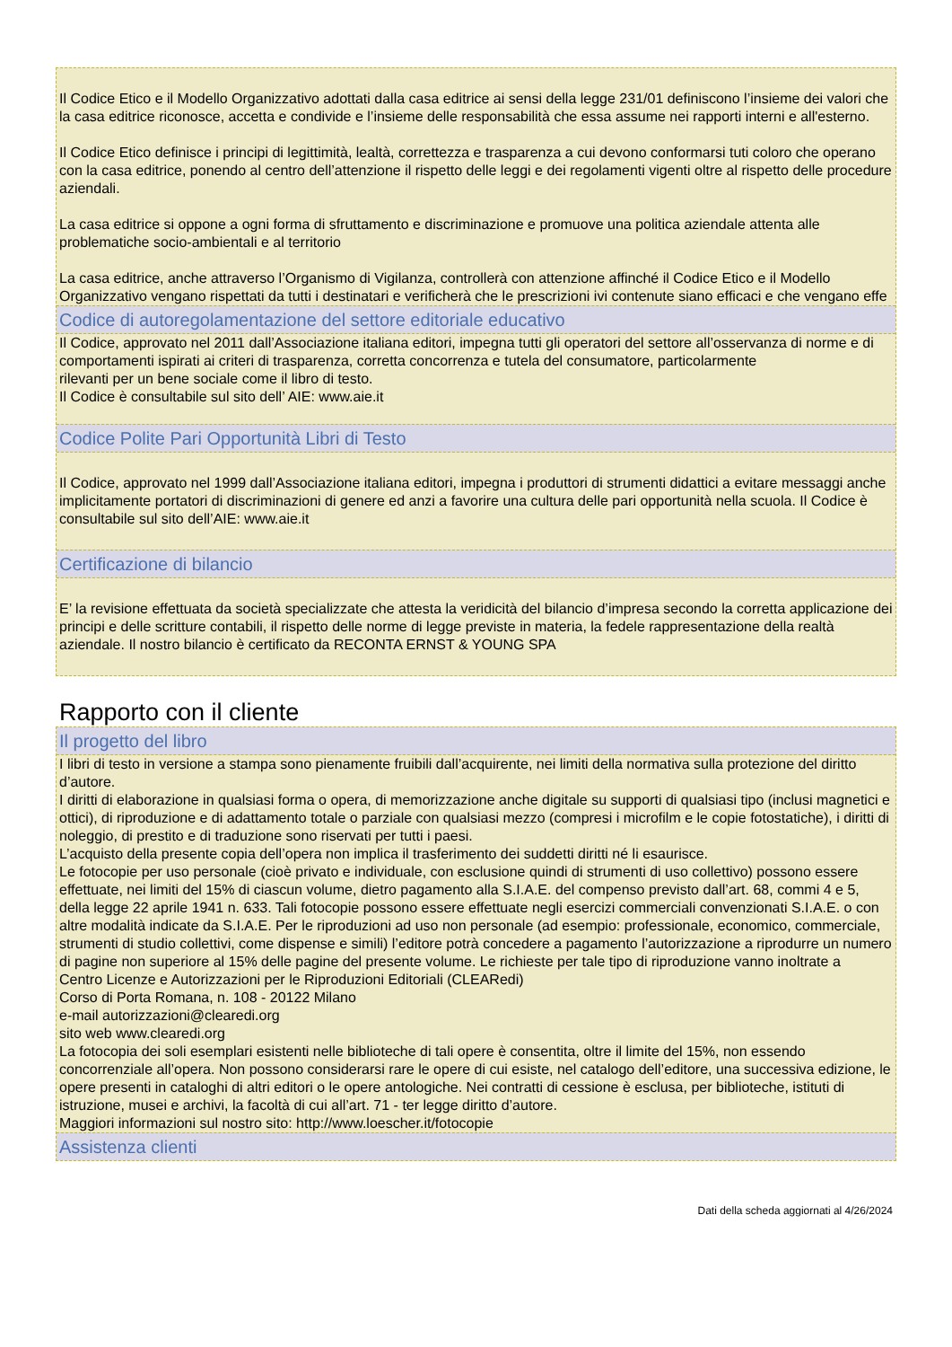Il Codice Etico e il Modello Organizzativo adottati dalla casa editrice ai sensi della legge 231/01 definiscono l’insieme dei valori che la casa editrice riconosce, accetta e condivide e l’insieme delle responsabilità che essa assume nei rapporti interni e all'esterno.
Il Codice Etico definisce i principi di legittimità, lealtà, correttezza e trasparenza a cui devono conformarsi tuti coloro che operano con la casa editrice, ponendo al centro dell’attenzione il rispetto delle leggi e dei regolamenti vigenti oltre al rispetto delle procedure aziendali.
La casa editrice si oppone a ogni forma di sfruttamento e discriminazione e promuove una politica aziendale attenta alle problematiche socio-ambientali e al territorio
La casa editrice, anche attraverso l’Organismo di Vigilanza, controllerà con attenzione affinché il Codice Etico e il Modello Organizzativo vengano rispettati da tutti i destinatari e verificherà che le prescrizioni ivi contenute siano efficaci e che vengano effe
Codice di autoregolamentazione del settore editoriale educativo
Il Codice, approvato nel 2011 dall’Associazione italiana editori, impegna tutti gli operatori del settore all’osservanza di norme e di comportamenti ispirati ai criteri di trasparenza, corretta concorrenza e tutela del consumatore, particolarmente
rilevanti per un bene sociale come il libro di testo.
Il Codice è consultabile sul sito dell’ AIE: www.aie.it
Codice Polite Pari Opportunità Libri di Testo
Il Codice, approvato nel 1999 dall’Associazione italiana editori, impegna i produttori di strumenti didattici a evitare messaggi anche implicitamente portatori di discriminazioni di genere ed anzi a favorire una cultura delle pari opportunità nella scuola. Il Codice è consultabile sul sito dell’AIE: www.aie.it
Certificazione di bilancio
E’ la revisione effettuata da società specializzate che attesta la veridicità del bilancio d’impresa secondo la corretta applicazione dei principi e delle scritture contabili, il rispetto delle norme di legge previste in materia, la fedele rappresentazione della realtà aziendale. Il nostro bilancio è certificato da RECONTA ERNST & YOUNG SPA
Rapporto con il cliente
Il progetto del libro
I libri di testo in versione a stampa sono pienamente fruibili dall’acquirente, nei limiti della normativa sulla protezione del diritto d’autore.
I diritti di elaborazione in qualsiasi forma o opera, di memorizzazione anche digitale su supporti di qualsiasi tipo (inclusi magnetici e ottici), di riproduzione e di adattamento totale o parziale con qualsiasi mezzo (compresi i microfilm e le copie fotostatiche), i diritti di noleggio, di prestito e di traduzione sono riservati per tutti i paesi.
L’acquisto della presente copia dell’opera non implica il trasferimento dei suddetti diritti né li esaurisce.
Le fotocopie per uso personale (cioè privato e individuale, con esclusione quindi di strumenti di uso collettivo) possono essere effettuate, nei limiti del 15% di ciascun volume, dietro pagamento alla S.I.A.E. del compenso previsto dall’art. 68, commi 4 e 5, della legge 22 aprile 1941 n. 633. Tali fotocopie possono essere effettuate negli esercizi commerciali convenzionati S.I.A.E. o con altre modalità indicate da S.I.A.E. Per le riproduzioni ad uso non personale (ad esempio: professionale, economico, commerciale, strumenti di studio collettivi, come dispense e simili) l’editore potrà concedere a pagamento l’autorizzazione a riprodurre un numero di pagine non superiore al 15% delle pagine del presente volume. Le richieste per tale tipo di riproduzione vanno inoltrate a
Centro Licenze e Autorizzazioni per le Riproduzioni Editoriali (CLEARedi)
Corso di Porta Romana, n. 108 - 20122 Milano
e-mail autorizzazioni@clearedi.org
sito web www.clearedi.org
La fotocopia dei soli esemplari esistenti nelle biblioteche di tali opere è consentita, oltre il limite del 15%, non essendo concorrenziale all’opera. Non possono considerarsi rare le opere di cui esiste, nel catalogo dell’editore, una successiva edizione, le opere presenti in cataloghi di altri editori o le opere antologiche. Nei contratti di cessione è esclusa, per biblioteche, istituti di istruzione, musei e archivi, la facoltà di cui all’art. 71 - ter legge diritto d’autore.
Maggiori informazioni sul nostro sito: http://www.loescher.it/fotocopie
Assistenza clienti
Dati della scheda aggiornati al 4/26/2024